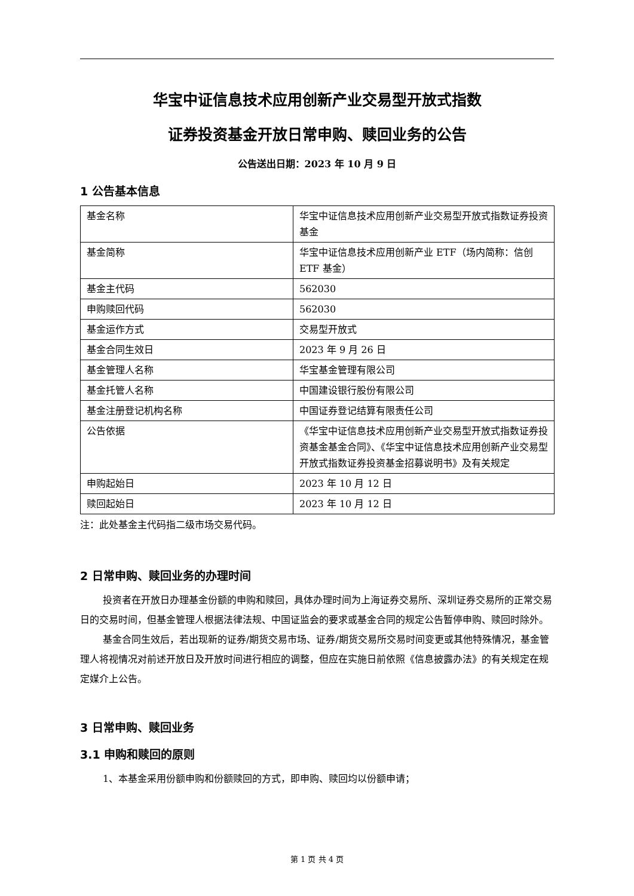华宝中证信息技术应用创新产业交易型开放式指数
证券投资基金开放日常申购、赎回业务的公告
公告送出日期：2023 年 10 月 9 日
1 公告基本信息
| 基金名称 | 华宝中证信息技术应用创新产业交易型开放式指数证券投资基金 |
| 基金简称 | 华宝中证信息技术应用创新产业 ETF（场内简称：信创 ETF 基金） |
| 基金主代码 | 562030 |
| 申购赎回代码 | 562030 |
| 基金运作方式 | 交易型开放式 |
| 基金合同生效日 | 2023 年 9 月 26 日 |
| 基金管理人名称 | 华宝基金管理有限公司 |
| 基金托管人名称 | 中国建设银行股份有限公司 |
| 基金注册登记机构名称 | 中国证券登记结算有限责任公司 |
| 公告依据 | 《华宝中证信息技术应用创新产业交易型开放式指数证券投资基金基金合同》、《华宝中证信息技术应用创新产业交易型开放式指数证券投资基金招募说明书》及有关规定 |
| 申购起始日 | 2023 年 10 月 12 日 |
| 赎回起始日 | 2023 年 10 月 12 日 |
注：此处基金主代码指二级市场交易代码。
2 日常申购、赎回业务的办理时间
投资者在开放日办理基金份额的申购和赎回，具体办理时间为上海证券交易所、深圳证券交易所的正常交易日的交易时间，但基金管理人根据法律法规、中国证监会的要求或基金合同的规定公告暂停申购、赎回时除外。
基金合同生效后，若出现新的证券/期货交易市场、证券/期货交易所交易时间变更或其他特殊情况，基金管理人将视情况对前述开放日及开放时间进行相应的调整，但应在实施日前依照《信息披露办法》的有关规定在规定媒介上公告。
3 日常申购、赎回业务
3.1 申购和赎回的原则
1、本基金采用份额申购和份额赎回的方式，即申购、赎回均以份额申请；
第 1 页 共 4 页